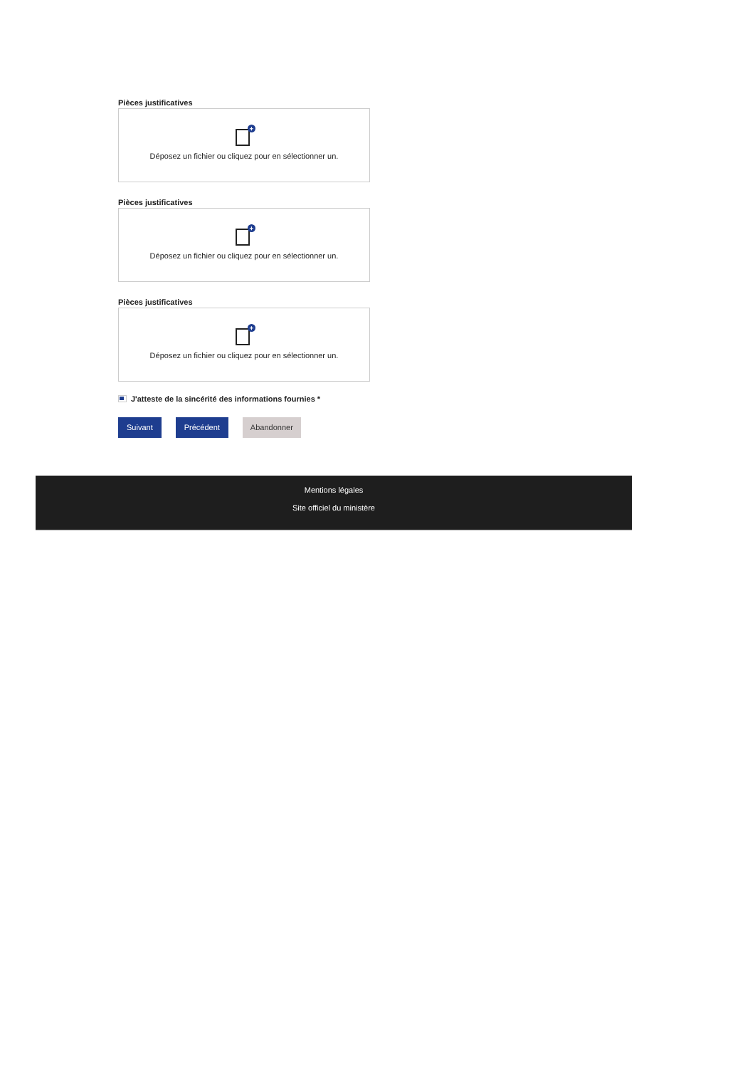Pièces justificatives
+
Déposez un fichier ou cliquez pour en sélectionner un.
Pièces justificatives
+
Déposez un fichier ou cliquez pour en sélectionner un.
Pièces justificatives
+
Déposez un fichier ou cliquez pour en sélectionner un.
J'atteste de la sincérité des informations fournies *
Suivant Précédent Abandonner
Mentions légales
Site officiel du ministère